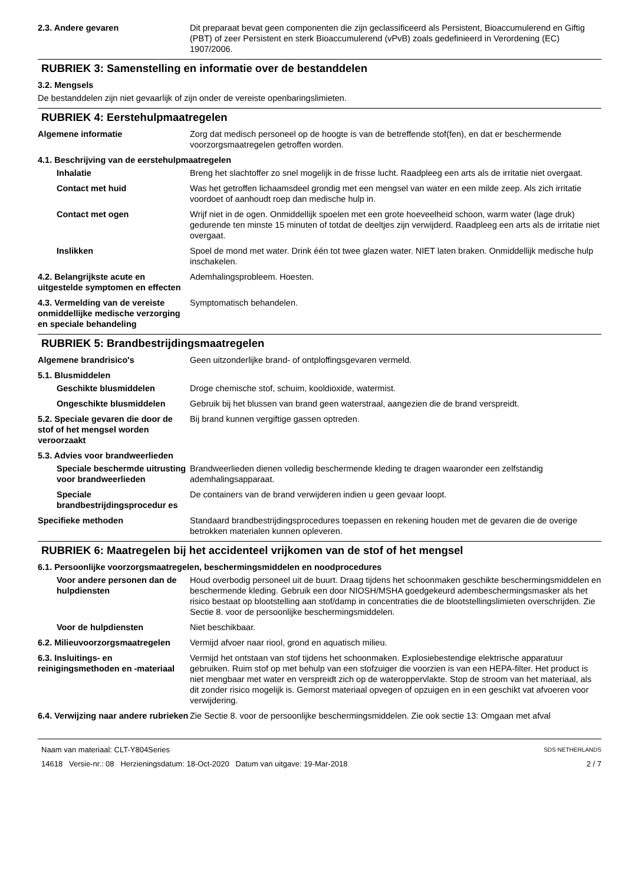2.3. Andere gevaren Dit preparaat bevat geen componenten die zijn geclassificeerd als Persistent, Bioaccumulerend en Giftig (PBT) of zeer Persistent en sterk Bioaccumulerend (vPvB) zoals gedefinieerd in Verordening (EC) 1907/2006.
RUBRIEK 3: Samenstelling en informatie over de bestanddelen
3.2. Mengsels
De bestanddelen zijn niet gevaarlijk of zijn onder de vereiste openbaringslimieten.
RUBRIEK 4: Eerstehulpmaatregelen
Algemene informatie Zorg dat medisch personeel op de hoogte is van de betreffende stof(fen), en dat er beschermende voorzorgsmaatregelen getroffen worden.
4.1. Beschrijving van de eerstehulpmaatregelen
Inhalatie Breng het slachtoffer zo snel mogelijk in de frisse lucht. Raadpleeg een arts als de irritatie niet overgaat.
Contact met huid Was het getroffen lichaamsdeel grondig met een mengsel van water en een milde zeep. Als zich irritatie voordoet of aanhoudt roep dan medische hulp in.
Contact met ogen Wrijf niet in de ogen. Onmiddellijk spoelen met een grote hoeveelheid schoon, warm water (lage druk) gedurende ten minste 15 minuten of totdat de deeltjes zijn verwijderd. Raadpleeg een arts als de irritatie niet overgaat.
Inslikken Spoel de mond met water. Drink één tot twee glazen water. NIET laten braken. Onmiddellijk medische hulp inschakelen.
4.2. Belangrijkste acute en uitgestelde symptomen en effecten
Ademhalingsprobleem. Hoesten.
4.3. Vermelding van de vereiste onmiddellijke medische verzorging en speciale behandeling
Symptomatisch behandelen.
RUBRIEK 5: Brandbestrijdingsmaatregelen
Algemene brandrisico's Geen uitzonderlijke brand- of ontploffingsgevaren vermeld.
5.1. Blusmiddelen
Geschikte blusmiddelen Droge chemische stof, schuim, kooldioxide, watermist.
Ongeschikte blusmiddelen Gebruik bij het blussen van brand geen waterstraal, aangezien die de brand verspreidt.
5.2. Speciale gevaren die door de stof of het mengsel worden veroorzaakt
Bij brand kunnen vergiftige gassen optreden.
5.3. Advies voor brandweerlieden
Speciale beschermde uitrusting voor brandweerlieden
Brandweerlieden dienen volledig beschermende kleding te dragen waaronder een zelfstandig ademhalingsapparaat.
Speciale brandbestrijdingsprocedur es
De containers van de brand verwijderen indien u geen gevaar loopt.
Specifieke methoden Standaard brandbestrijdingsprocedures toepassen en rekening houden met de gevaren die de overige betrokken materialen kunnen opleveren.
RUBRIEK 6: Maatregelen bij het accidenteel vrijkomen van de stof of het mengsel
6.1. Persoonlijke voorzorgsmaatregelen, beschermingsmiddelen en noodprocedures
Voor andere personen dan de hulpdiensten
Houd overbodig personeel uit de buurt. Draag tijdens het schoonmaken geschikte beschermingsmiddelen en beschermende kleding. Gebruik een door NIOSH/MSHA goedgekeurd adembeschermingsmasker als het risico bestaat op blootstelling aan stof/damp in concentraties die de blootstellingslimieten overschrijden. Zie Sectie 8. voor de persoonlijke beschermingsmiddelen.
Voor de hulpdiensten Niet beschikbaar.
6.2. Milieuvoorzorgsmaatregelen
Vermijd afvoer naar riool, grond en aquatisch milieu.
6.3. Insluitings- en reinigingsmethoden en -materiaal
Vermijd het ontstaan van stof tijdens het schoonmaken. Explosiebestendige elektrische apparatuur gebruiken. Ruim stof op met behulp van een stofzuiger die voorzien is van een HEPA-filter. Het product is niet mengbaar met water en verspreidt zich op de wateroppervlakte. Stop de stroom van het materiaal, als dit zonder risico mogelijk is. Gemorst materiaal opvegen of opzuigen en in een geschikt vat afvoeren voor verwijdering.
6.4. Verwijzing naar andere rubrieken
Zie Sectie 8. voor de persoonlijke beschermingsmiddelen. Zie ook sectie 13: Omgaan met afval
Naam van materiaal: CLT-Y804Series
14618 Versie-nr.: 08 Herzieningsdatum: 18-Oct-2020 Datum van uitgave: 19-Mar-2018
SDS NETHERLANDS
2 / 7